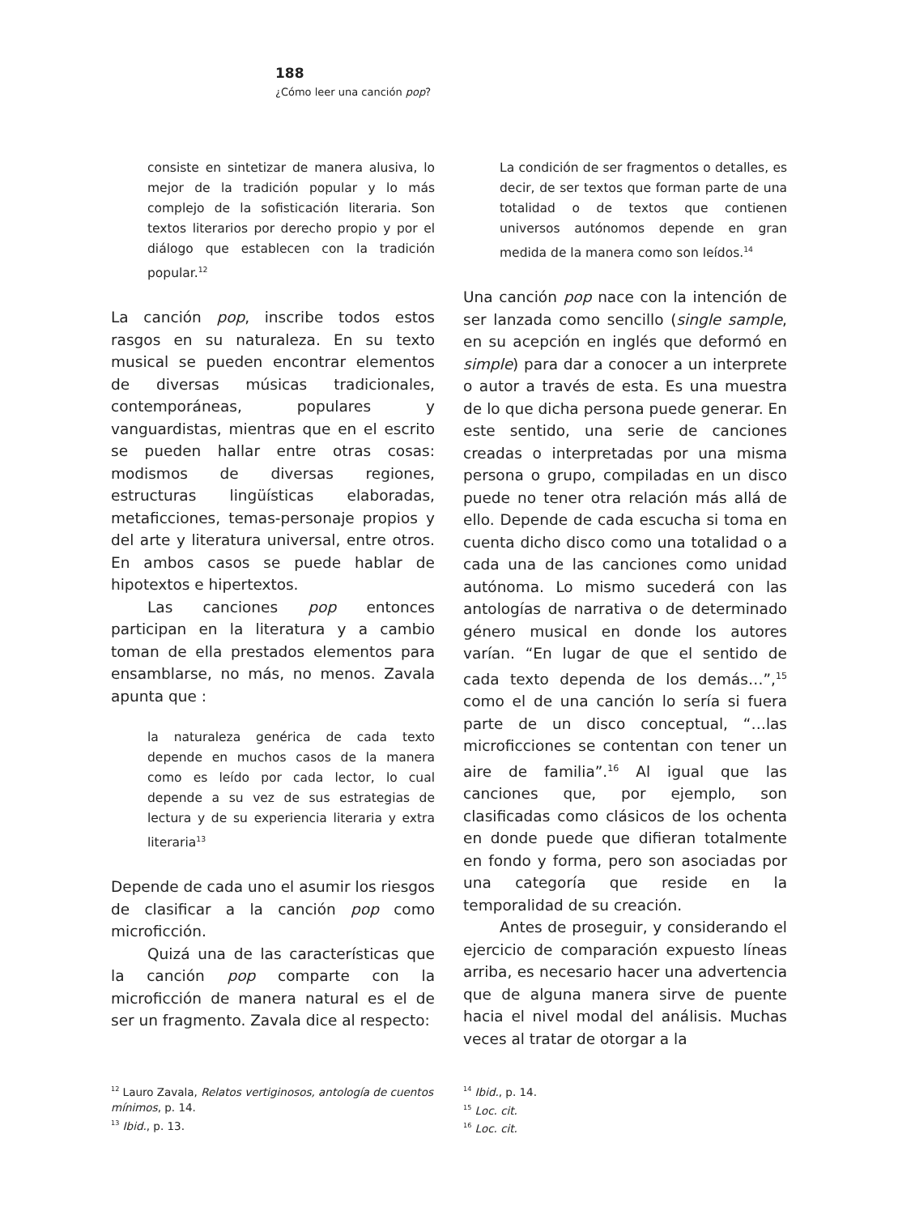188
¿Cómo leer una canción pop?
consiste en sintetizar de manera alusiva, lo mejor de la tradición popular y lo más complejo de la sofisticación literaria. Son textos literarios por derecho propio y por el diálogo que establecen con la tradición popular.<sup>12</sup>
La canción pop, inscribe todos estos rasgos en su naturaleza. En su texto musical se pueden encontrar elementos de diversas músicas tradicionales, contemporáneas, populares y vanguardistas, mientras que en el escrito se pueden hallar entre otras cosas: modismos de diversas regiones, estructuras lingüísticas elaboradas, metaficciones, temas-personaje propios y del arte y literatura universal, entre otros. En ambos casos se puede hablar de hipotextos e hipertextos.
Las canciones pop entonces participan en la literatura y a cambio toman de ella prestados elementos para ensamblarse, no más, no menos. Zavala apunta que :
la naturaleza genérica de cada texto depende en muchos casos de la manera como es leído por cada lector, lo cual depende a su vez de sus estrategias de lectura y de su experiencia literaria y extra literaria<sup>13</sup>
Depende de cada uno el asumir los riesgos de clasificar a la canción pop como microficción.
Quizá una de las características que la canción pop comparte con la microficción de manera natural es el de ser un fragmento. Zavala dice al respecto:
La condición de ser fragmentos o detalles, es decir, de ser textos que forman parte de una totalidad o de textos que contienen universos autónomos depende en gran medida de la manera como son leídos.<sup>14</sup>
Una canción pop nace con la intención de ser lanzada como sencillo (single sample, en su acepción en inglés que deformó en simple) para dar a conocer a un interprete o autor a través de esta. Es una muestra de lo que dicha persona puede generar. En este sentido, una serie de canciones creadas o interpretadas por una misma persona o grupo, compiladas en un disco puede no tener otra relación más allá de ello. Depende de cada escucha si toma en cuenta dicho disco como una totalidad o a cada una de las canciones como unidad autónoma. Lo mismo sucederá con las antologías de narrativa o de determinado género musical en donde los autores varían. “En lugar de que el sentido de cada texto dependa de los demás…”,<sup>15</sup> como el de una canción lo sería si fuera parte de un disco conceptual, “…las microficciones se contentan con tener un aire de familia”.<sup>16</sup> Al igual que las canciones que, por ejemplo, son clasificadas como clásicos de los ochenta en donde puede que difieran totalmente en fondo y forma, pero son asociadas por una categoría que reside en la temporalidad de su creación.
Antes de proseguir, y considerando el ejercicio de comparación expuesto líneas arriba, es necesario hacer una advertencia que de alguna manera sirve de puente hacia el nivel modal del análisis. Muchas veces al tratar de otorgar a la
<sup>12</sup> Lauro Zavala, Relatos vertiginosos, antología de cuentos mínimos, p. 14.
<sup>13</sup> Ibid., p. 13.
<sup>14</sup> Ibid., p. 14.
<sup>15</sup> Loc. cit.
<sup>16</sup> Loc. cit.